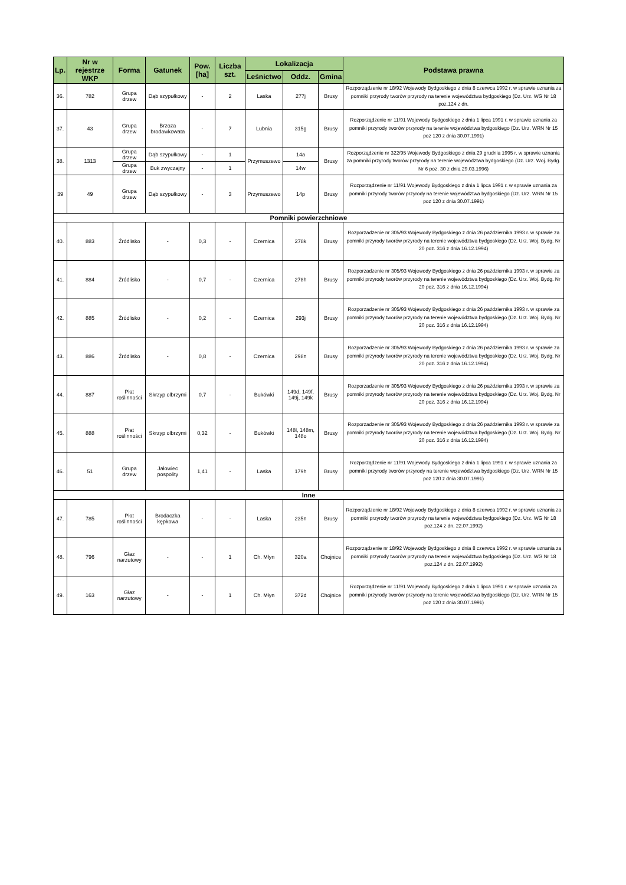| Lp. | Nr w rejestrze WKP | Forma | Gatunek | Pow. [ha] | Liczba szt. | Lokalizacja | | | Podstawa prawna |
| --- | --- | --- | --- | --- | --- | --- | --- | --- | --- |
| | | | | | | Leśnictwo | Oddz. | Gmina | |
| 36. | 782 | Grupa drzew | Dąb szypułkowy | - | 2 | Laska | 277j | Brusy | Rozporządzenie nr 18/92 Wojewody Bydgoskiego z dnia 8 czerwca 1992 r. w sprawie uznania za pomniki przyrody tworów przyrody na terenie województwa bydgoskiego (Dz. Urz. WG Nr 18 poz.124 z dn. |
| 37. | 43 | Grupa drzew | Brzoza brodawkowata | - | 7 | Lubnia | 315g | Brusy | Rozporządzenie nr 11/91 Wojewody Bydgoskiego z dnia 1 lipca 1991 r. w sprawie uznania za pomniki przyrody tworów przyrody na terenie województwa bydgoskiego (Dz. Urz. WRN Nr 15 poz 120 z dnia 30.07.1991) |
| 38. | 1313 | Grupa drzew | Dąb szypułkowy | - | 1 | Przymuszewo | 14a | Brusy | Rozporządzenie nr 322/95 Wojewody Bydgoskiego z dnia 29 grudnia 1995 r. w sprawie uznania za pomniki przyrody tworów przyrody na terenie województwa bydgoskiego (Dz. Urz. Woj. Bydg. Nr 6 poz. 30 z dnia 29.03.1996) |
| | | Grupa drzew | Buk zwyczajny | - | 1 | | 14w | | |
| 39 | 49 | Grupa drzew | Dąb szypułkowy | - | 3 | Przymuszewo | 14p | Brusy | Rozporządzenie nr 11/91 Wojewody Bydgoskiego z dnia 1 lipca 1991 r. w sprawie uznania za pomniki przyrody tworów przyrody na terenie województwa bydgoskiego (Dz. Urz. WRN Nr 15 poz 120 z dnia 30.07.1991) |
| Pomniki powierzchniowe | | | | | | | | | |
| 40. | 883 | Źródlisko | - | 0,3 | - | Czernica | 278k | Brusy | Rozporzadzenie nr 305/93 Wojewody Bydgoskiego z dnia 26 października 1993 r. w sprawie za pomniki przyrody tworów przyrody na terenie województwa bydgoskiego (Dz. Urz. Woj. Bydg. Nr 20 poz. 316 z dnia 16.12.1994) |
| 41. | 884 | Źródlisko | - | 0,7 | - | Czernica | 278h | Brusy | Rozporzadzenie nr 305/93 Wojewody Bydgoskiego z dnia 26 października 1993 r. w sprawie za pomniki przyrody tworów przyrody na terenie województwa bydgoskiego (Dz. Urz. Woj. Bydg. Nr 20 poz. 316 z dnia 16.12.1994) |
| 42. | 885 | Źródlisko | - | 0,2 | - | Czernica | 293j | Brusy | Rozporzadzenie nr 305/93 Wojewody Bydgoskiego z dnia 26 października 1993 r. w sprawie za pomniki przyrody tworów przyrody na terenie województwa bydgoskiego (Dz. Urz. Woj. Bydg. Nr 20 poz. 316 z dnia 16.12.1994) |
| 43. | 886 | Źródlisko | - | 0,8 | - | Czernica | 298n | Brusy | Rozporzadzenie nr 305/93 Wojewody Bydgoskiego z dnia 26 października 1993 r. w sprawie za pomniki przyrody tworów przyrody na terenie województwa bydgoskiego (Dz. Urz. Woj. Bydg. Nr 20 poz. 316 z dnia 16.12.1994) |
| 44. | 887 | Płat roślinności | Skrzyp olbrzymi | 0,7 | - | Bukówki | 149d, 149f, 149j, 149k | Brusy | Rozporzadzenie nr 305/93 Wojewody Bydgoskiego z dnia 26 października 1993 r. w sprawie za pomniki przyrody tworów przyrody na terenie województwa bydgoskiego (Dz. Urz. Woj. Bydg. Nr 20 poz. 316 z dnia 16.12.1994) |
| 45. | 888 | Płat roślinności | Skrzyp olbrzymi | 0,32 | - | Bukówki | 148l, 148m, 148o | Brusy | Rozporzadzenie nr 305/93 Wojewody Bydgoskiego z dnia 26 października 1993 r. w sprawie za pomniki przyrody tworów przyrody na terenie województwa bydgoskiego (Dz. Urz. Woj. Bydg. Nr 20 poz. 316 z dnia 16.12.1994) |
| 46. | 51 | Grupa drzew | Jałowiec pospolity | 1,41 | - | Laska | 179h | Brusy | Rozporządzenie nr 11/91 Wojewody Bydgoskiego z dnia 1 lipca 1991 r. w sprawie uznania za pomniki przyrody tworów przyrody na terenie województwa bydgoskiego (Dz. Urz. WRN Nr 15 poz 120 z dnia 30.07.1991) |
| Inne | | | | | | | | | |
| 47. | 785 | Płat roślinności | Brodaczka kępkowa | - | - | Laska | 235n | Brusy | Rozporządzenie nr 18/92 Wojewody Bydgoskiego z dnia 8 czerwca 1992 r. w sprawie uznania za pomniki przyrody tworów przyrody na terenie województwa bydgoskiego (Dz. Urz. WG Nr 18 poz.124 z dn. 22.07.1992) |
| 48. | 796 | Głaz narzutowy | - | - | 1 | Ch. Młyn | 320a | Chojnice | Rozporządzenie nr 18/92 Wojewody Bydgoskiego z dnia 8 czerwca 1992 r. w sprawie uznania za pomniki przyrody tworów przyrody na terenie województwa bydgoskiego (Dz. Urz. WG Nr 18 poz.124 z dn. 22.07.1992) |
| 49. | 163 | Głaz narzutowy | - | - | 1 | Ch. Młyn | 372d | Chojnice | Rozporządzenie nr 11/91 Wojewody Bydgoskiego z dnia 1 lipca 1991 r. w sprawie uznania za pomniki przyrody tworów przyrody na terenie województwa bydgoskiego (Dz. Urz. WRN Nr 15 poz 120 z dnia 30.07.1991) |